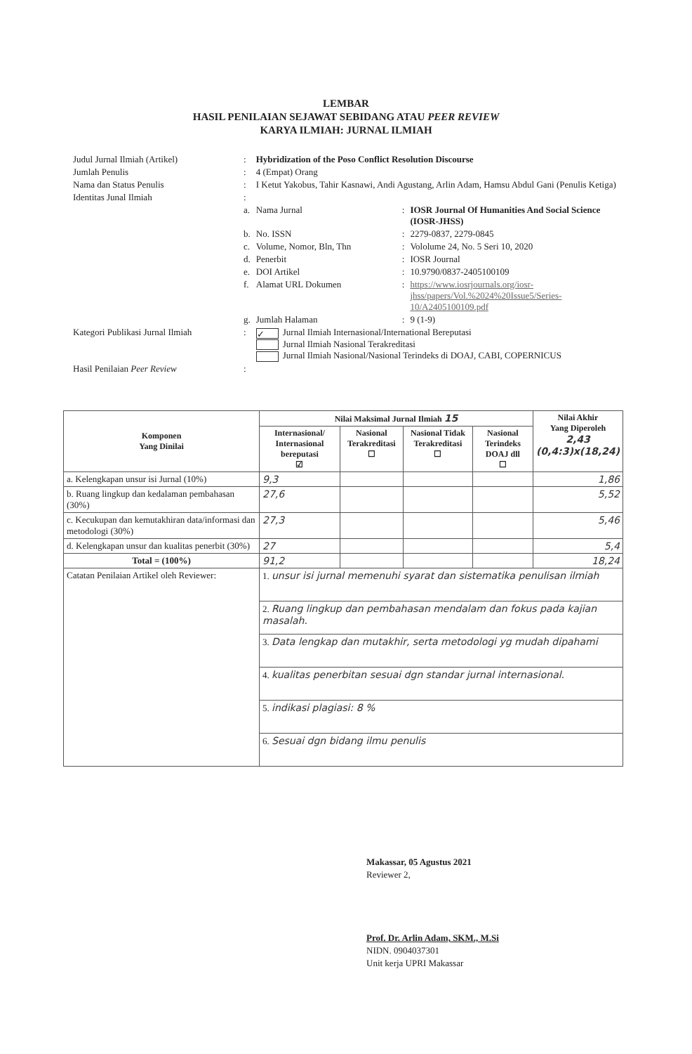LEMBAR
HASIL PENILAIAN SEJAWAT SEBIDANG ATAU PEER REVIEW
KARYA ILMIAH: JURNAL ILMIAH
| Judul Jurnal Ilmiah (Artikel) | : | Hybridization of the Poso Conflict Resolution Discourse | | |
| Jumlah Penulis | : | 4 (Empat) Orang | | |
| Nama dan Status Penulis | : | I Ketut Yakobus, Tahir Kasnawi, Andi Agustang, Arlin Adam, Hamsu Abdul Gani (Penulis Ketiga) | | |
| Identitas Junal Ilmiah | : | | | |
| | a. | Nama Jurnal | : | IOSR Journal Of Humanities And Social Science (IOSR-JHSS) |
| | b. | No. ISSN | : | 2279-0837, 2279-0845 |
| | c. | Volume, Nomor, Bln, Thn | : | Vololume 24, No. 5 Seri 10, 2020 |
| | d. | Penerbit | : | IOSR Journal |
| | e. | DOI Artikel | : | 10.9790/0837-2405100109 |
| | f. | Alamat URL Dokumen | : | https://www.iosrjournals.org/iosr-jhss/papers/Vol.%2024%20Issue5/Series-10/A2405100109.pdf |
| | g. | Jumlah Halaman | : | 9 (1-9) |
| Kategori Publikasi Jurnal Ilmiah | : | ✓ Jurnal Ilmiah Internasional/International Bereputasi Jurnal Ilmiah Nasional Terakreditasi Jurnal Ilmiah Nasional/Nasional Terindeks di DOAJ, CABI, COPERNICUS | | |
| Hasil Penilaian Peer Review | : | | | |
| Komponen Yang Dinilai | Nilai Maksimal Jurnal Ilmiah 15 | | | | Nilai Akhir Yang Diperoleh 2,43 (0,4:3)x(18,24) |
| --- | --- | --- | --- | --- | --- |
| | Internasional/ Internasional bereputasi ☑ | Nasional Terakreditasi ☐ | Nasional Tidak Terakreditasi ☐ | Nasional Terindeks DOAJ dll ☐ | |
| a. Kelengkapan unsur isi Jurnal (10%) | 9,3 | | | | 1,86 |
| b. Ruang lingkup dan kedalaman pembahasan (30%) | 27,6 | | | | 5,52 |
| c. Kecukupan dan kemutakhiran data/informasi dan metodologi (30%) | 27,3 | | | | 5,46 |
| d. Kelengkapan unsur dan kualitas penerbit (30%) | 27 | | | | 5,4 |
| Total = (100%) | 91,2 | | | | 18,24 |
| Catatan Penilaian Artikel oleh Reviewer: | 1. unsur isi jurnal memenuhi syarat dan sistematika penulisan ilmiah | | | | |
| | 2. Ruang lingkup dan pembahasan mendalam dan fokus pada kajian masalah. | | | | |
| | 3. Data lengkap dan mutakhir, serta metodologi yg mudah dipahami | | | | |
| | 4. kualitas penerbitan sesuai dgn standar jurnal internasional. | | | | |
| | 5. indikasi plagiasi: 8 % | | | | |
| | 6. Sesuai dgn bidang ilmu penulis | | | | |
Makassar, 05 Agustus 2021
Reviewer 2,
Prof. Dr. Arlin Adam, SKM., M.Si
NIDN. 0904037301
Unit kerja UPRI Makassar